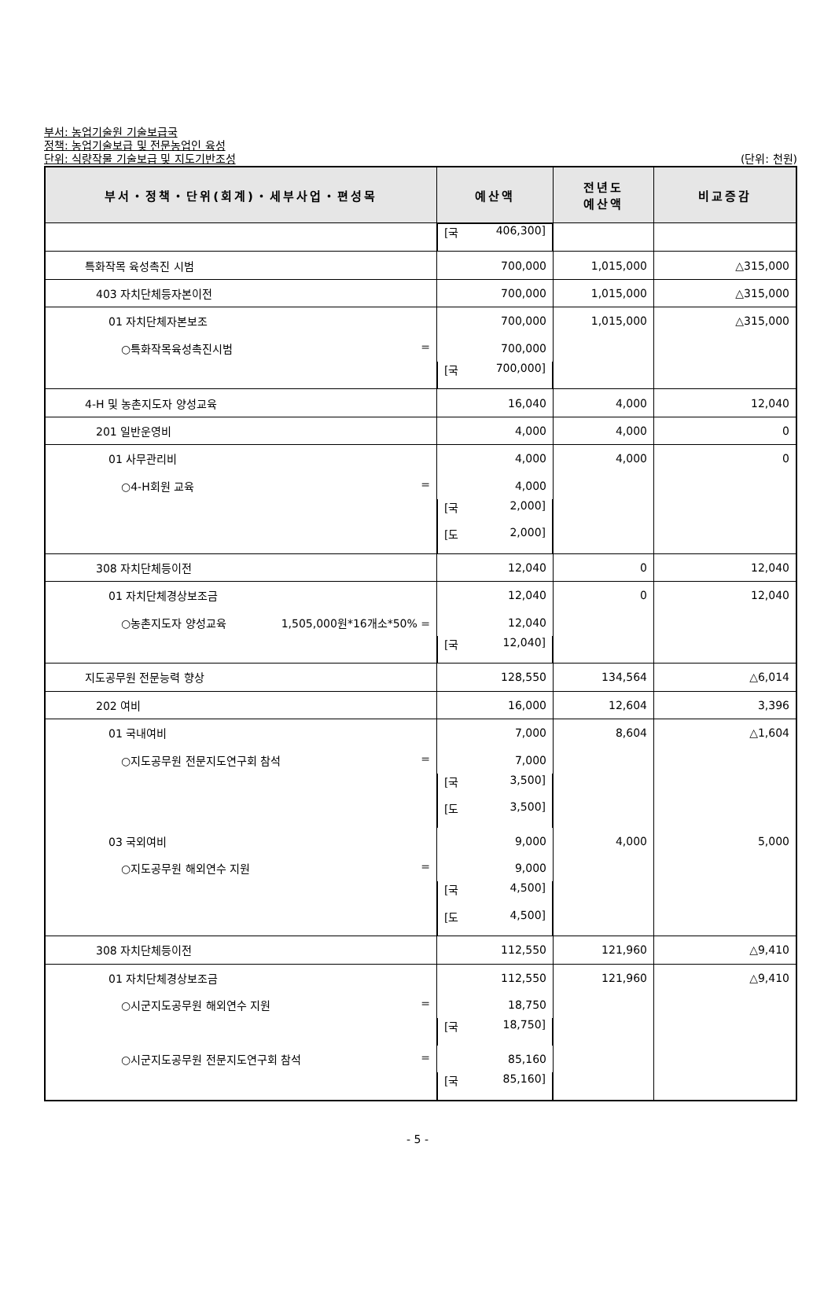부서: 농업기술원 기술보급국
정책: 농업기술보급 및 전문농업인 육성
단위: 식량작물 기술보급 및 지도기반조성
(단위: 천원)
| 부서・정책・단위(회계)・세부사업・편성목 | 예산액 | 전년도 예산액 | 비교증감 |
| --- | --- | --- | --- |
| | [국 406,300] | | |
| 특화작목 육성촉진 시범 | 700,000 | 1,015,000 | △315,000 |
| 403 자치단체등자본이전 | 700,000 | 1,015,000 | △315,000 |
| 01 자치단체자본보조 | 700,000 | 1,015,000 | △315,000 |
| ○특화작목육성촉진시범 = | 700,000 | | |
| | [국 700,000] | | |
| 4-H 및 농촌지도자 양성교육 | 16,040 | 4,000 | 12,040 |
| 201 일반운영비 | 4,000 | 4,000 | 0 |
| 01 사무관리비 | 4,000 | 4,000 | 0 |
| ○4-H회원 교육 = | 4,000 | | |
| | [국 2,000] | | |
| | [도 2,000] | | |
| 308 자치단체등이전 | 12,040 | 0 | 12,040 |
| 01 자치단체경상보조금 | 12,040 | 0 | 12,040 |
| ○농촌지도자 양성교육 1,505,000원*16개소*50% = | 12,040 | | |
| | [국 12,040] | | |
| 지도공무원 전문능력 향상 | 128,550 | 134,564 | △6,014 |
| 202 여비 | 16,000 | 12,604 | 3,396 |
| 01 국내여비 | 7,000 | 8,604 | △1,604 |
| ○지도공무원 전문지도연구회 참석 = | 7,000 | | |
| | [국 3,500] | | |
| | [도 3,500] | | |
| 03 국외여비 | 9,000 | 4,000 | 5,000 |
| ○지도공무원 해외연수 지원 = | 9,000 | | |
| | [국 4,500] | | |
| | [도 4,500] | | |
| 308 자치단체등이전 | 112,550 | 121,960 | △9,410 |
| 01 자치단체경상보조금 | 112,550 | 121,960 | △9,410 |
| ○시군지도공무원 해외연수 지원 = | 18,750 | | |
| | [국 18,750] | | |
| ○시군지도공무원 전문지도연구회 참석 = | 85,160 | | |
| | [국 85,160] | | |
- 5 -